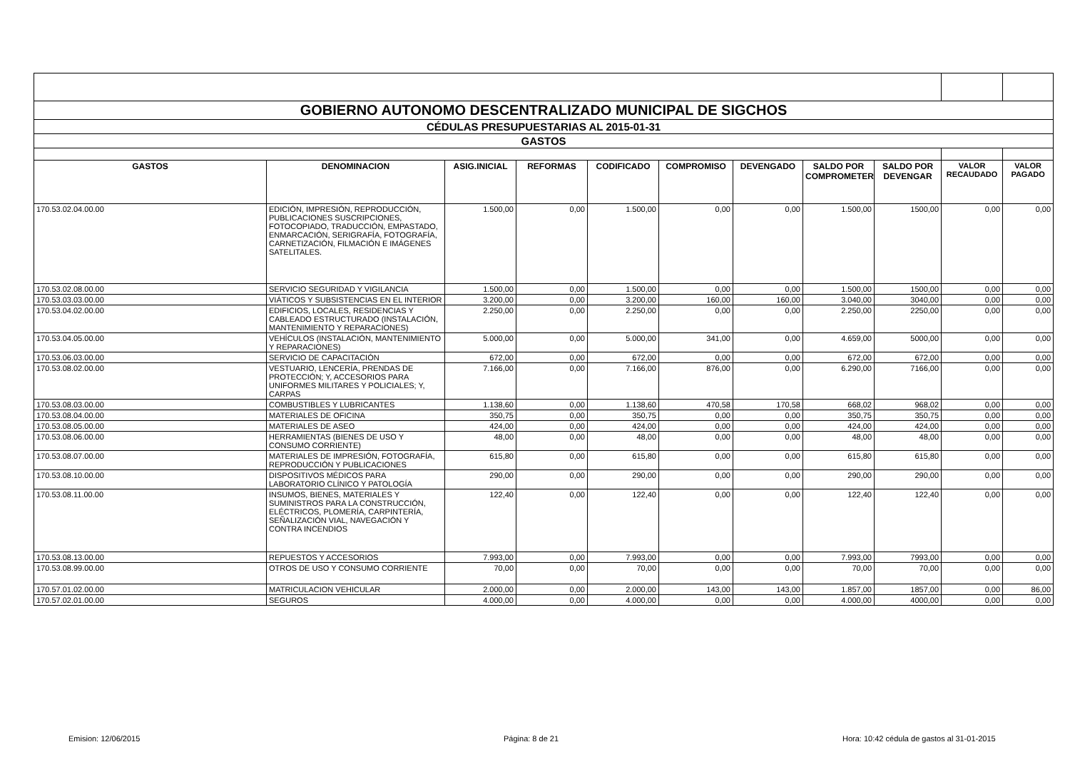| GOBIERNO AUTONOMO DESCENTRALIZADO MUNICIPAL DE SIGCHOS | | | | | | | | | | |
| CÉDULAS PRESUPUESTARIAS AL 2015-01-31 | | | | | | | | | | |
| GASTOS | | | | | | | | | | |
| GASTOS | DENOMINACION | ASIG.INICIAL | REFORMAS | CODIFICADO | COMPROMISO | DEVENGADO | SALDO POR COMPROMETER | SALDO POR DEVENGAR | VALOR RECAUDADO | VALOR PAGADO |
| 170.53.02.04.00.00 | EDICIÓN, IMPRESIÓN, REPRODUCCIÓN, PUBLICACIONES SUSCRIPCIONES, FOTOCOPIADO, TRADUCCIÓN, EMPASTADO, ENMARCACIÓN, SERIGRAFÍA, FOTOGRAFÍA, CARNETIZACIÓN, FILMACIÓN E IMÁGENES SATELITALES. | 1.500,00 | 0,00 | 1.500,00 | 0,00 | 0,00 | 1.500,00 | 1500,00 | 0,00 | 0,00 |
| 170.53.02.08.00.00 | SERVICIO SEGURIDAD Y VIGILANCIA | 1.500,00 | 0,00 | 1.500,00 | 0,00 | 0,00 | 1.500,00 | 1500,00 | 0,00 | 0,00 |
| 170.53.03.03.00.00 | VIÁTICOS Y SUBSISTENCIAS EN EL INTERIOR | 3.200,00 | 0,00 | 3.200,00 | 160,00 | 160,00 | 3.040,00 | 3040,00 | 0,00 | 0,00 |
| 170.53.04.02.00.00 | EDIFICIOS, LOCALES, RESIDENCIAS Y CABLEADO ESTRUCTURADO (INSTALACIÓN, MANTENIMIENTO Y REPARACIONES) | 2.250,00 | 0,00 | 2.250,00 | 0,00 | 0,00 | 2.250,00 | 2250,00 | 0,00 | 0,00 |
| 170.53.04.05.00.00 | VEHÍCULOS (INSTALACIÓN, MANTENIMIENTO Y REPARACIONES) | 5.000,00 | 0,00 | 5.000,00 | 341,00 | 0,00 | 4.659,00 | 5000,00 | 0,00 | 0,00 |
| 170.53.06.03.00.00 | SERVICIO DE CAPACITACIÓN | 672,00 | 0,00 | 672,00 | 0,00 | 0,00 | 672,00 | 672,00 | 0,00 | 0,00 |
| 170.53.08.02.00.00 | VESTUARIO, LENCERÍA, PRENDAS DE PROTECCIÓN; Y, ACCESORIOS PARA UNIFORMES MILITARES Y POLICIALES; Y, CARPAS | 7.166,00 | 0,00 | 7.166,00 | 876,00 | 0,00 | 6.290,00 | 7166,00 | 0,00 | 0,00 |
| 170.53.08.03.00.00 | COMBUSTIBLES Y LUBRICANTES | 1.138,60 | 0,00 | 1.138,60 | 470,58 | 170,58 | 668,02 | 968,02 | 0,00 | 0,00 |
| 170.53.08.04.00.00 | MATERIALES DE OFICINA | 350,75 | 0,00 | 350,75 | 0,00 | 0,00 | 350,75 | 350,75 | 0,00 | 0,00 |
| 170.53.08.05.00.00 | MATERIALES DE ASEO | 424,00 | 0,00 | 424,00 | 0,00 | 0,00 | 424,00 | 424,00 | 0,00 | 0,00 |
| 170.53.08.06.00.00 | HERRAMIENTAS (BIENES DE USO Y CONSUMO CORRIENTE) | 48,00 | 0,00 | 48,00 | 0,00 | 0,00 | 48,00 | 48,00 | 0,00 | 0,00 |
| 170.53.08.07.00.00 | MATERIALES DE IMPRESIÓN, FOTOGRAFÍA, REPRODUCCIÓN Y PUBLICACIONES | 615,80 | 0,00 | 615,80 | 0,00 | 0,00 | 615,80 | 615,80 | 0,00 | 0,00 |
| 170.53.08.10.00.00 | DISPOSITIVOS MÉDICOS PARA LABORATORIO CLÍNICO Y PATOLOGÍA | 290,00 | 0,00 | 290,00 | 0,00 | 0,00 | 290,00 | 290,00 | 0,00 | 0,00 |
| 170.53.08.11.00.00 | INSUMOS, BIENES, MATERIALES Y SUMINISTROS PARA LA CONSTRUCCIÓN, ELÉCTRICOS, PLOMERÍA, CARPINTERÍA, SEÑALIZACIÓN VIAL, NAVEGACIÓN Y CONTRA INCENDIOS | 122,40 | 0,00 | 122,40 | 0,00 | 0,00 | 122,40 | 122,40 | 0,00 | 0,00 |
| 170.53.08.13.00.00 | REPUESTOS Y ACCESORIOS | 7.993,00 | 0,00 | 7.993,00 | 0,00 | 0,00 | 7.993,00 | 7993,00 | 0,00 | 0,00 |
| 170.53.08.99.00.00 | OTROS DE USO Y CONSUMO CORRIENTE | 70,00 | 0,00 | 70,00 | 0,00 | 0,00 | 70,00 | 70,00 | 0,00 | 0,00 |
| 170.57.01.02.00.00 | MATRICULACION VEHICULAR | 2.000,00 | 0,00 | 2.000,00 | 143,00 | 143,00 | 1.857,00 | 1857,00 | 0,00 | 86,00 |
| 170.57.02.01.00.00 | SEGUROS | 4.000,00 | 0,00 | 4.000,00 | 0,00 | 0,00 | 4.000,00 | 4000,00 | 0,00 | 0,00 |
Emision: 12/06/2015 Página: 8 de 21 Hora: 10:42 cédula de gastos al 31-01-2015